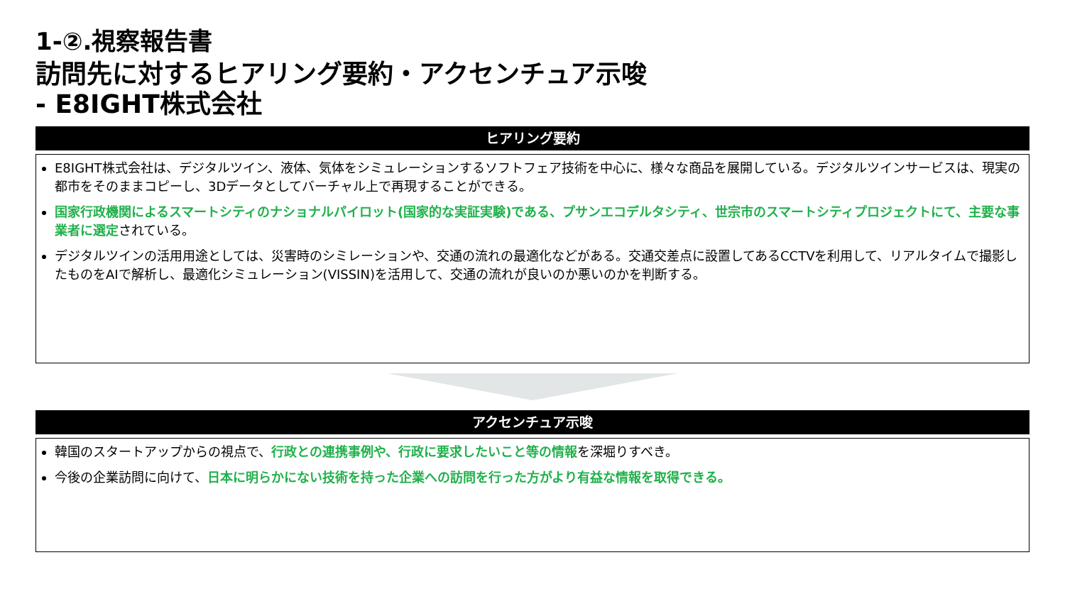1-②.視察報告書
訪問先に対するヒアリング要約・アクセンチュア示唆
- E8IGHT株式会社
ヒアリング要約
E8IGHT株式会社は、デジタルツイン、液体、気体をシミュレーションするソフトフェア技術を中心に、様々な商品を展開している。デジタルツインサービスは、現実の都市をそのままコピーし、3Dデータとしてバーチャル上で再現することができる。
国家行政機関によるスマートシティのナショナルパイロット(国家的な実証実験)である、プサンエコデルタシティ、世宗市のスマートシティプロジェクトにて、主要な事業者に選定されている。
デジタルツインの活用用途としては、災害時のシミレーションや、交通の流れの最適化などがある。交通交差点に設置してあるCCTVを利用して、リアルタイムで撮影したものをAIで解析し、最適化シミュレーション(VISSIN)を活用して、交通の流れが良いのか悪いのかを判断する。
アクセンチュア示唆
韓国のスタートアップからの視点で、行政との連携事例や、行政に要求したいこと等の情報を深堀りすべき。
今後の企業訪問に向けて、日本に明らかにない技術を持った企業への訪問を行った方がより有益な情報を取得できる。